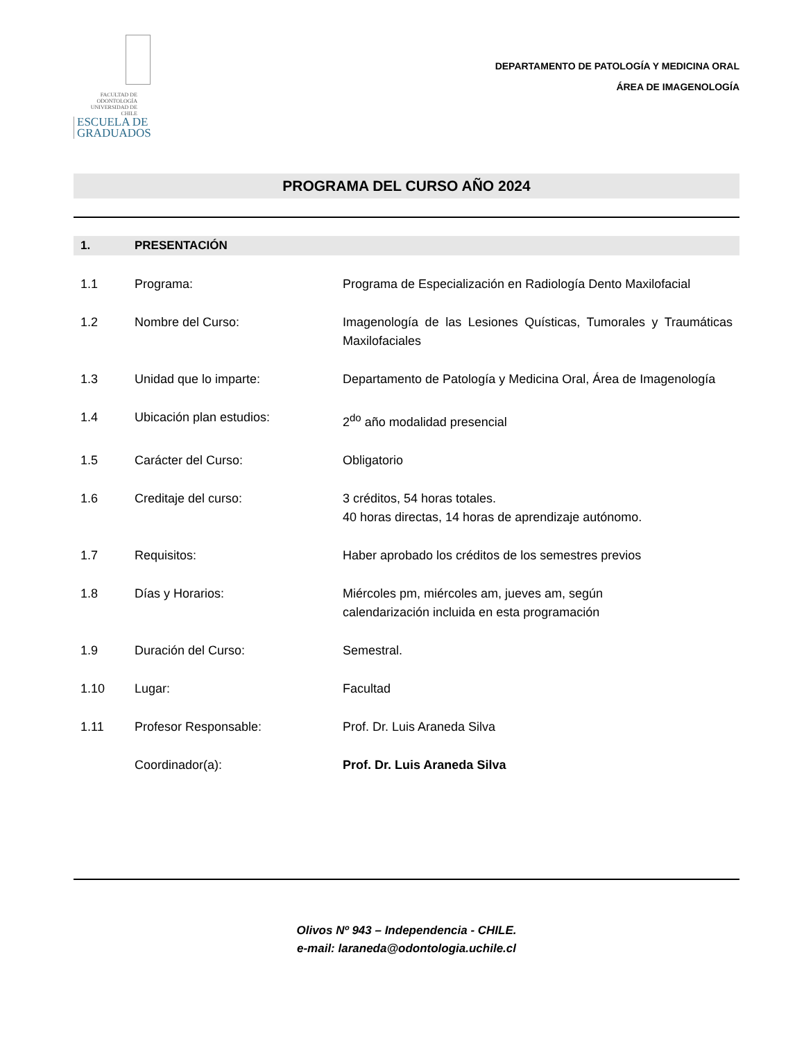FACULTAD DE ODONTOLOGÍA UNIVERSIDAD DE CHILE ESCUELA DE GRADUADOS
DEPARTAMENTO DE PATOLOGÍA Y MEDICINA ORAL
ÁREA DE IMAGENOLOGÍA
PROGRAMA DEL CURSO AÑO 2024
1. PRESENTACIÓN
1.1 Programa: Programa de Especialización en Radiología Dento Maxilofacial
1.2 Nombre del Curso: Imagenología de las Lesiones Quísticas, Tumorales y Traumáticas Maxilofaciales
1.3 Unidad que lo imparte: Departamento de Patología y Medicina Oral, Área de Imagenología
1.4 Ubicación plan estudios: 2<sup>do</sup> año modalidad presencial
1.5 Carácter del Curso: Obligatorio
1.6 Creditaje del curso: 3 créditos, 54 horas totales.
40 horas directas, 14 horas de aprendizaje autónomo.
1.7 Requisitos: Haber aprobado los créditos de los semestres previos
1.8 Días y Horarios: Miércoles pm, miércoles am, jueves am, según
calendarización incluida en esta programación
1.9 Duración del Curso: Semestral.
1.10 Lugar: Facultad
1.11 Profesor Responsable: Prof. Dr. Luis Araneda Silva
Coordinador(a): Prof. Dr. Luis Araneda Silva
Olivos Nº 943 – Independencia - CHILE.
e-mail: laraneda@odontologia.uchile.cl